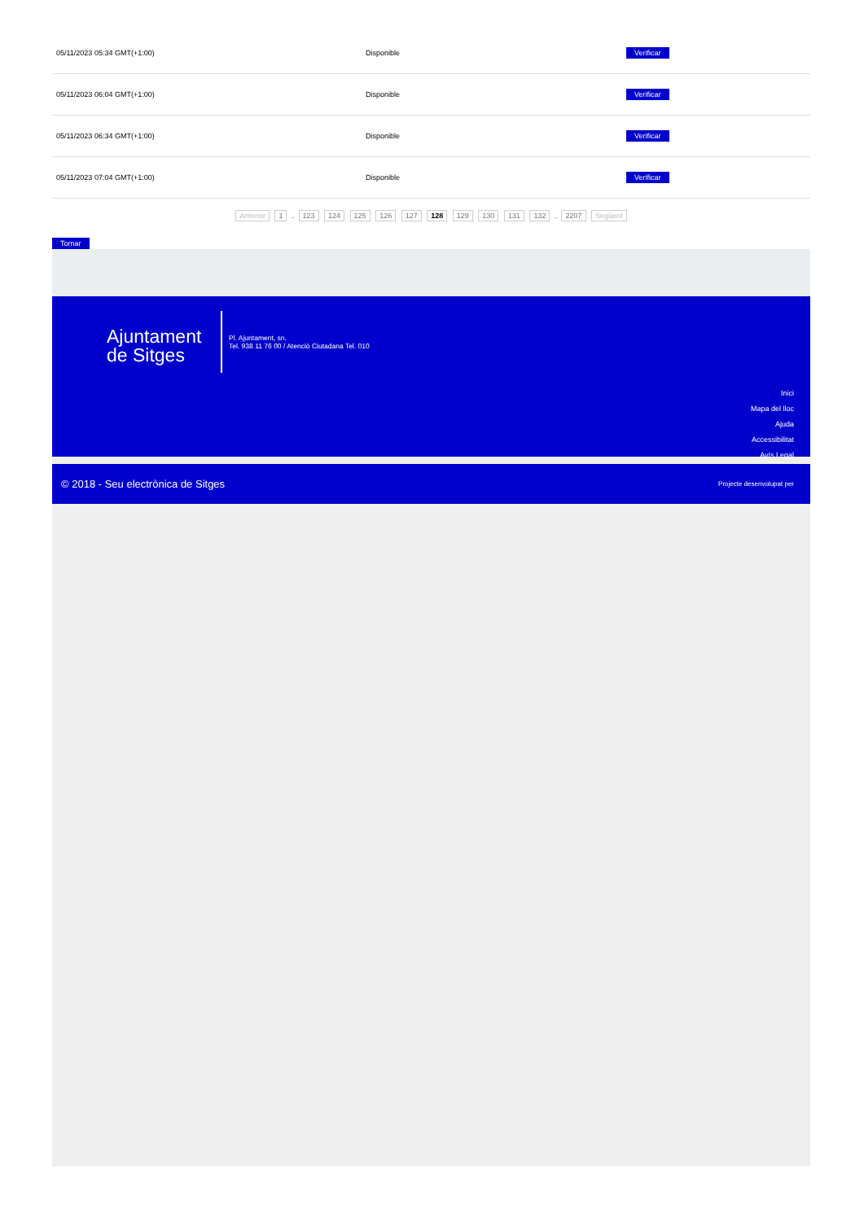| 05/11/2023 05:34 GMT(+1:00) | Disponible | Verificar |
| 05/11/2023 06:04 GMT(+1:00) | Disponible | Verificar |
| 05/11/2023 06:34 GMT(+1:00) | Disponible | Verificar |
| 05/11/2023 07:04 GMT(+1:00) | Disponible | Verificar |
Anterior 1 .. 123 124 125 126 127 128 129 130 131 132 .. 2207 Següent
Tornar
Ajuntament de Sitges
Pl. Ajuntament, sn.
Tel. 938 11 76 00 / Atenció Ciutadana Tel. 010
Inici
Mapa del lloc
Ajuda
Accessibilitat
Avís Legal
© 2018 - Seu electrònica de Sitges Projecte desenvolupat per